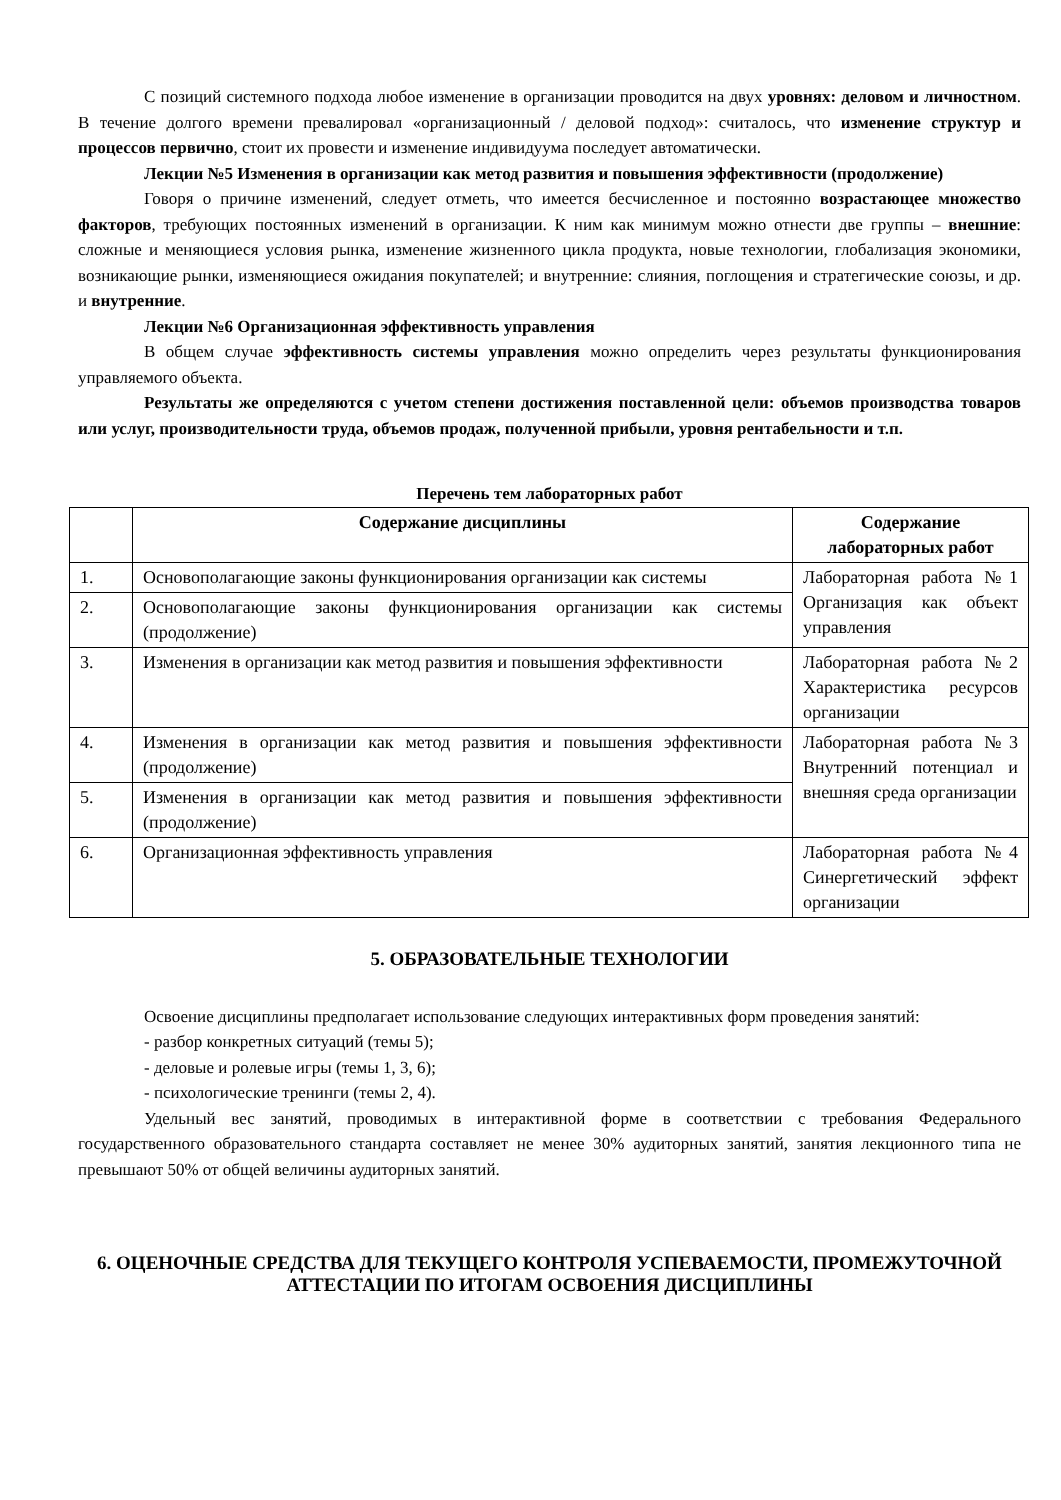С позиций системного подхода любое изменение в организации проводится на двух уровнях: деловом и личностном. В течение долгого времени превалировал «организационный / деловой подход»: считалось, что изменение структур и процессов первично, стоит их провести и изменение индивидуума последует автоматически.
Лекции №5 Изменения в организации как метод развития и повышения эффективности (продолжение)
Говоря о причине изменений, следует отметь, что имеется бесчисленное и постоянно возрастающее множество факторов, требующих постоянных изменений в организации. К ним как минимум можно отнести две группы – внешние: сложные и меняющиеся условия рынка, изменение жизненного цикла продукта, новые технологии, глобализация экономики, возникающие рынки, изменяющиеся ожидания покупателей; и внутренние: слияния, поглощения и стратегические союзы, и др. и внутренние.
Лекции №6 Организационная эффективность управления
В общем случае эффективность системы управления можно определить через результаты функционирования управляемого объекта.
Результаты же определяются с учетом степени достижения поставленной цели: объемов производства товаров или услуг, производительности труда, объемов продаж, полученной прибыли, уровня рентабельности и т.п.
Перечень тем лабораторных работ
| | Содержание дисциплины | Содержание лабораторных работ |
| --- | --- | --- |
| 1. | Основополагающие законы функционирования организации как системы | Лабораторная работа №1 Организация как объект управления |
| 2. | Основополагающие законы функционирования организации как системы (продолжение) | |
| 3. | Изменения в организации как метод развития и повышения эффективности | Лабораторная работа №2 Характеристика ресурсов организации |
| 4. | Изменения в организации как метод развития и повышения эффективности (продолжение) | Лабораторная работа №3 Внутренний потенциал и внешняя среда организации |
| 5. | Изменения в организации как метод развития и повышения эффективности (продолжение) | |
| 6. | Организационная эффективность управления | Лабораторная работа №4 Синергетический эффект организации |
5. ОБРАЗОВАТЕЛЬНЫЕ ТЕХНОЛОГИИ
Освоение дисциплины предполагает использование следующих интерактивных форм проведения занятий:
- разбор конкретных ситуаций (темы 5);
- деловые и ролевые игры (темы 1, 3, 6);
- психологические тренинги (темы 2, 4).
Удельный вес занятий, проводимых в интерактивной форме в соответствии с требования Федерального государственного образовательного стандарта составляет не менее 30% аудиторных занятий, занятия лекционного типа не превышают 50% от общей величины аудиторных занятий.
6. ОЦЕНОЧНЫЕ СРЕДСТВА ДЛЯ ТЕКУЩЕГО КОНТРОЛЯ УСПЕВАЕМОСТИ, ПРОМЕЖУТОЧНОЙ АТТЕСТАЦИИ ПО ИТОГАМ ОСВОЕНИЯ ДИСЦИПЛИНЫ